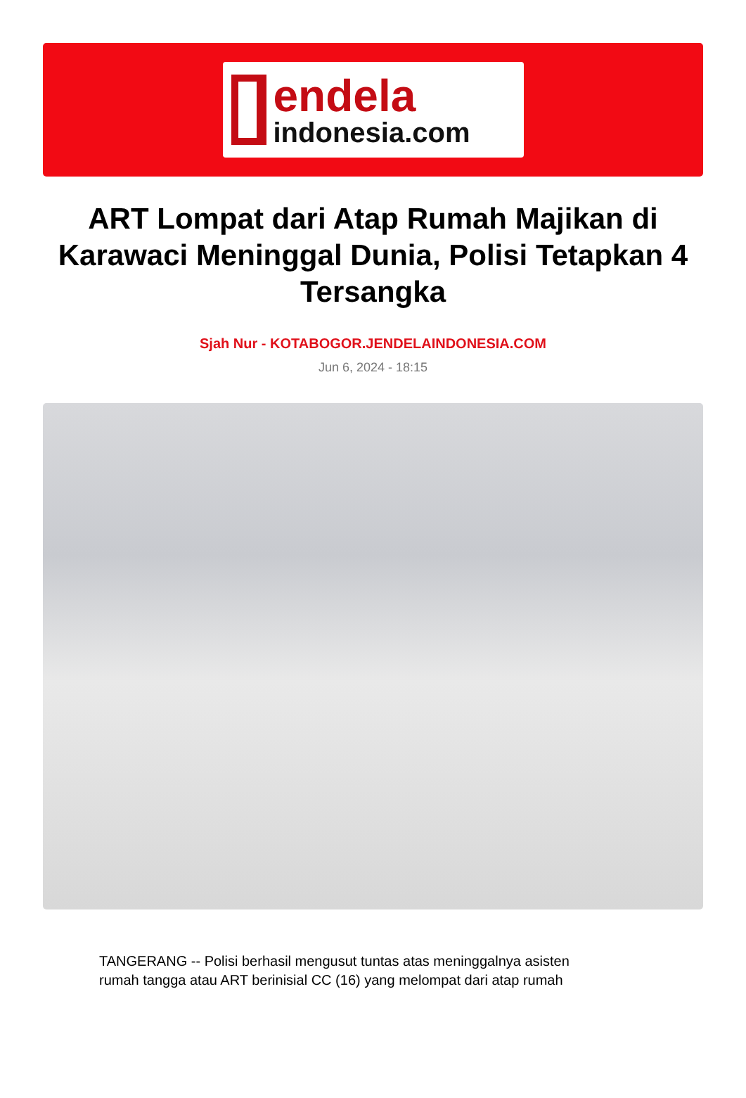endela
indonesia.com
ART Lompat dari Atap Rumah Majikan di Karawaci Meninggal Dunia, Polisi Tetapkan 4 Tersangka
Sjah Nur - KOTABOGOR.JENDELAINDONESIA.COM
Jun 6, 2024 - 18:15
TANGERANG -- Polisi berhasil mengusut tuntas atas meninggalnya asisten rumah tangga atau ART berinisial CC (16) yang melompat dari atap rumah